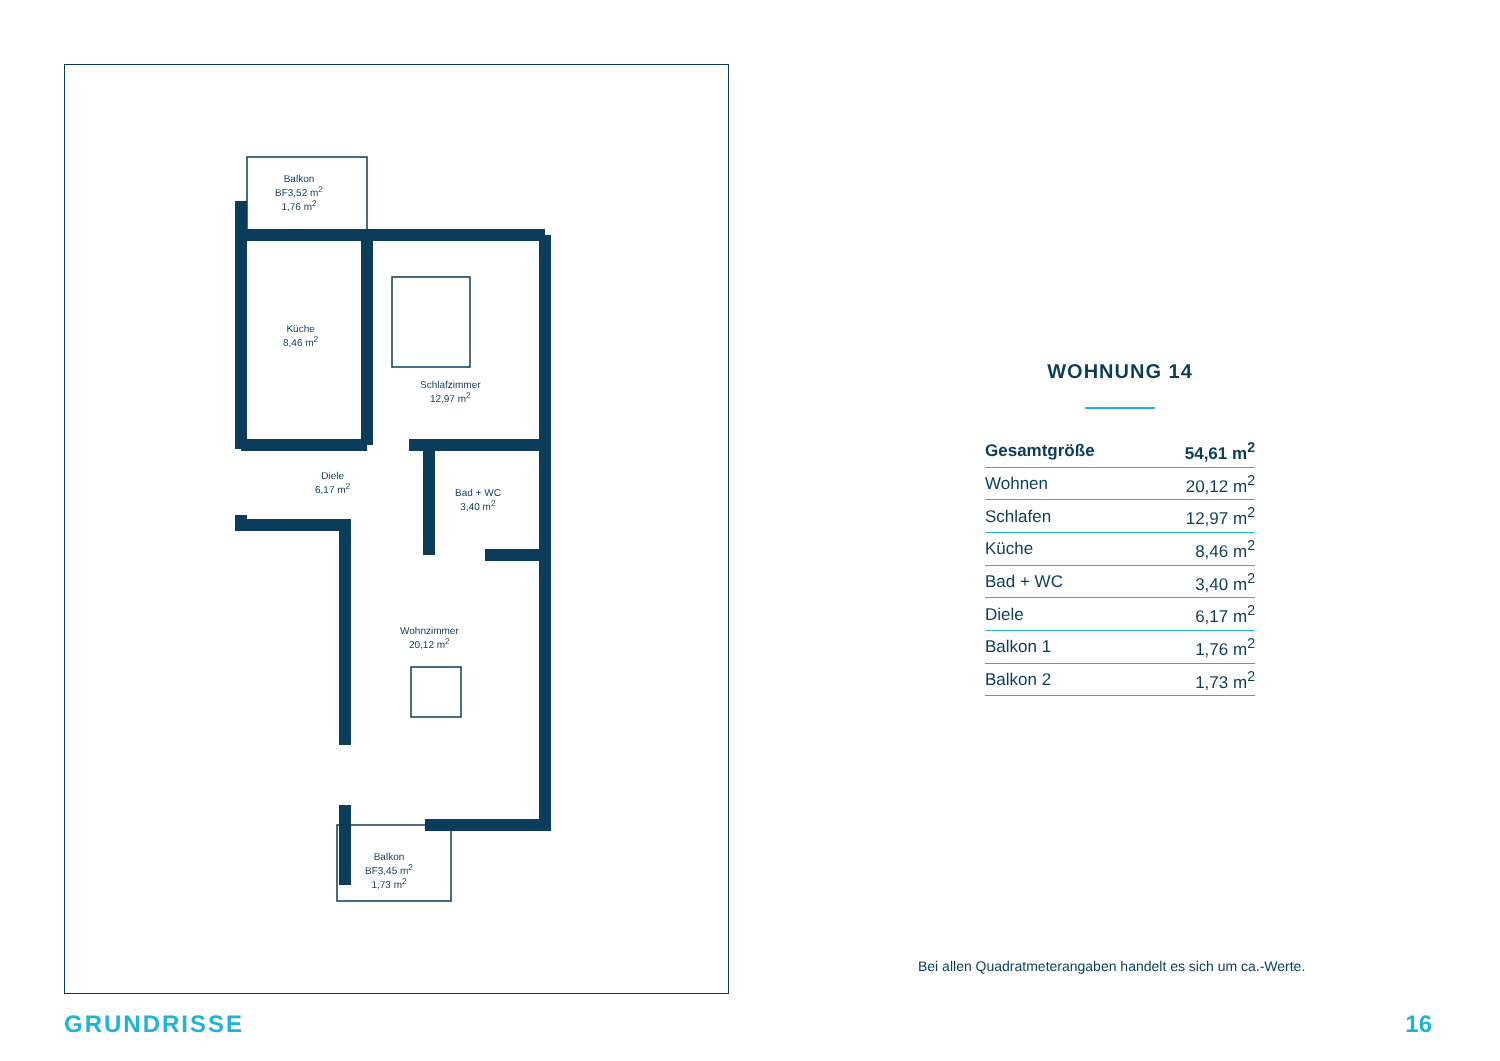Balkon
BF3,52 m<sup>2</sup>
1,76 m<sup>2</sup>
Küche
8,46 m<sup>2</sup>
Schlafzimmer
12,97 m<sup>2</sup>
Diele
6,17 m<sup>2</sup>
Bad + WC
3,40 m<sup>2</sup>
Wohnzimmer
20,12 m<sup>2</sup>
Balkon
BF3,45 m<sup>2</sup>
1,73 m<sup>2</sup>
WOHNUNG 14
| Gesamtgröße | 54,61 m<sup>2</sup> |
| Wohnen | 20,12 m<sup>2</sup> |
| Schlafen | 12,97 m<sup>2</sup> |
| Küche | 8,46 m<sup>2</sup> |
| Bad + WC | 3,40 m<sup>2</sup> |
| Diele | 6,17 m<sup>2</sup> |
| Balkon 1 | 1,76 m<sup>2</sup> |
| Balkon 2 | 1,73 m<sup>2</sup> |
Bei allen Quadratmeterangaben handelt es sich um ca.-Werte.
GRUNDRISSE 16